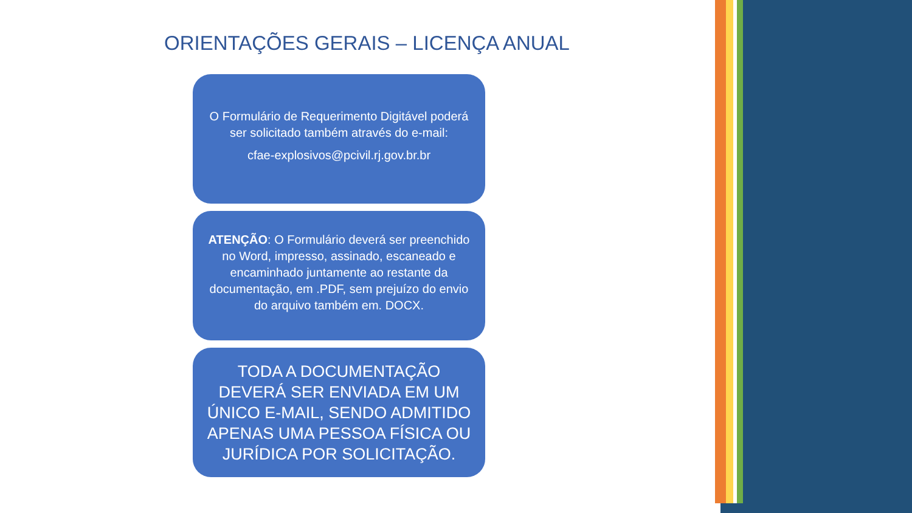ORIENTAÇÕES GERAIS – LICENÇA ANUAL
O Formulário de Requerimento Digitável poderá ser solicitado também através do e-mail:
cfae-explosivos@pcivil.rj.gov.br.br
ATENÇÃO: O Formulário deverá ser preenchido no Word, impresso, assinado, escaneado e encaminhado juntamente ao restante da documentação, em .PDF, sem prejuízo do envio do arquivo também em. DOCX.
TODA A DOCUMENTAÇÃO DEVERÁ SER ENVIADA EM UM ÚNICO E-MAIL, SENDO ADMITIDO APENAS UMA PESSOA FÍSICA OU JURÍDICA POR SOLICITAÇÃO.